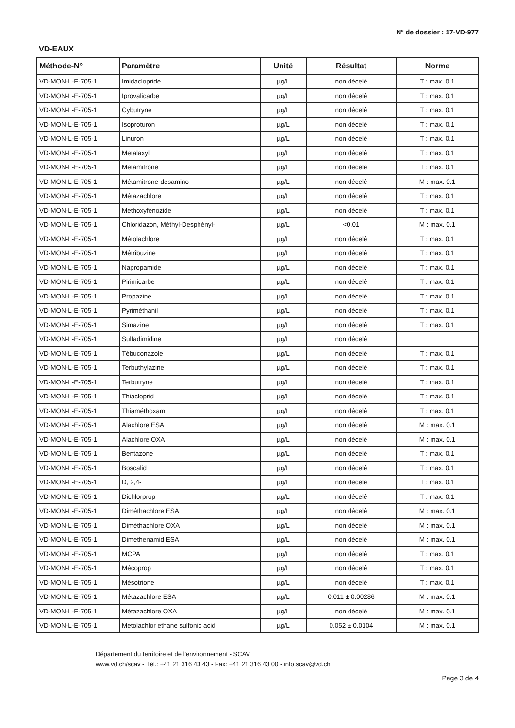N° de dossier : 17-VD-977
VD-EAUX
| Méthode-N° | Paramètre | Unité | Résultat | Norme |
| --- | --- | --- | --- | --- |
| VD-MON-L-E-705-1 | Imidaclopride | µg/L | non décelé | T : max. 0.1 |
| VD-MON-L-E-705-1 | Iprovalicarbe | µg/L | non décelé | T : max. 0.1 |
| VD-MON-L-E-705-1 | Cybutryne | µg/L | non décelé | T : max. 0.1 |
| VD-MON-L-E-705-1 | Isoproturon | µg/L | non décelé | T : max. 0.1 |
| VD-MON-L-E-705-1 | Linuron | µg/L | non décelé | T : max. 0.1 |
| VD-MON-L-E-705-1 | Metalaxyl | µg/L | non décelé | T : max. 0.1 |
| VD-MON-L-E-705-1 | Métamitrone | µg/L | non décelé | T : max. 0.1 |
| VD-MON-L-E-705-1 | Métamitrone-desamino | µg/L | non décelé | M : max. 0.1 |
| VD-MON-L-E-705-1 | Métazachlore | µg/L | non décelé | T : max. 0.1 |
| VD-MON-L-E-705-1 | Methoxyfenozide | µg/L | non décelé | T : max. 0.1 |
| VD-MON-L-E-705-1 | Chloridazon, Méthyl-Desphényl- | µg/L | <0.01 | M : max. 0.1 |
| VD-MON-L-E-705-1 | Métolachlore | µg/L | non décelé | T : max. 0.1 |
| VD-MON-L-E-705-1 | Métribuzine | µg/L | non décelé | T : max. 0.1 |
| VD-MON-L-E-705-1 | Napropamide | µg/L | non décelé | T : max. 0.1 |
| VD-MON-L-E-705-1 | Pirimicarbe | µg/L | non décelé | T : max. 0.1 |
| VD-MON-L-E-705-1 | Propazine | µg/L | non décelé | T : max. 0.1 |
| VD-MON-L-E-705-1 | Pyriméthanil | µg/L | non décelé | T : max. 0.1 |
| VD-MON-L-E-705-1 | Simazine | µg/L | non décelé | T : max. 0.1 |
| VD-MON-L-E-705-1 | Sulfadimidine | µg/L | non décelé | |
| VD-MON-L-E-705-1 | Tébuconazole | µg/L | non décelé | T : max. 0.1 |
| VD-MON-L-E-705-1 | Terbuthylazine | µg/L | non décelé | T : max. 0.1 |
| VD-MON-L-E-705-1 | Terbutryne | µg/L | non décelé | T : max. 0.1 |
| VD-MON-L-E-705-1 | Thiacloprid | µg/L | non décelé | T : max. 0.1 |
| VD-MON-L-E-705-1 | Thiaméthoxam | µg/L | non décelé | T : max. 0.1 |
| VD-MON-L-E-705-1 | Alachlore ESA | µg/L | non décelé | M : max. 0.1 |
| VD-MON-L-E-705-1 | Alachlore OXA | µg/L | non décelé | M : max. 0.1 |
| VD-MON-L-E-705-1 | Bentazone | µg/L | non décelé | T : max. 0.1 |
| VD-MON-L-E-705-1 | Boscalid | µg/L | non décelé | T : max. 0.1 |
| VD-MON-L-E-705-1 | D, 2,4- | µg/L | non décelé | T : max. 0.1 |
| VD-MON-L-E-705-1 | Dichlorprop | µg/L | non décelé | T : max. 0.1 |
| VD-MON-L-E-705-1 | Diméthachlore ESA | µg/L | non décelé | M : max. 0.1 |
| VD-MON-L-E-705-1 | Diméthachlore OXA | µg/L | non décelé | M : max. 0.1 |
| VD-MON-L-E-705-1 | Dimethenamid ESA | µg/L | non décelé | M : max. 0.1 |
| VD-MON-L-E-705-1 | MCPA | µg/L | non décelé | T : max. 0.1 |
| VD-MON-L-E-705-1 | Mécoprop | µg/L | non décelé | T : max. 0.1 |
| VD-MON-L-E-705-1 | Mésotrione | µg/L | non décelé | T : max. 0.1 |
| VD-MON-L-E-705-1 | Métazachlore ESA | µg/L | 0.011 ± 0.00286 | M : max. 0.1 |
| VD-MON-L-E-705-1 | Métazachlore OXA | µg/L | non décelé | M : max. 0.1 |
| VD-MON-L-E-705-1 | Metolachlor ethane sulfonic acid | µg/L | 0.052 ± 0.0104 | M : max. 0.1 |
Département du territoire et de l'environnement - SCAV
www.vd.ch/scav - Tél.: +41 21 316 43 43 - Fax: +41 21 316 43 00 - info.scav@vd.ch
Page 3 de 4